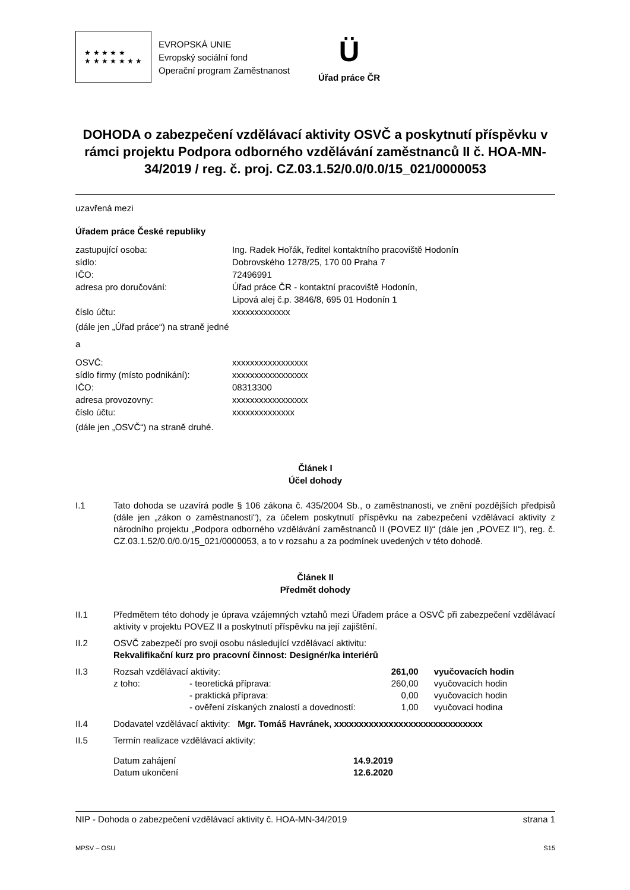★ ★ ★ ★ ★
★ ★ ★ ★ ★ ★ ★
EVROPSKÁ UNIE
Evropský sociální fond
Operační program Zaměstnanost
Ü
Úřad práce ČR
DOHODA o zabezpečení vzdělávací aktivity OSVČ a poskytnutí příspěvku v rámci projektu Podpora odborného vzdělávání zaměstnanců II č. HOA-MN-34/2019 / reg. č. proj. CZ.03.1.52/0.0/0.0/15_021/0000053
uzavřená mezi
Úřadem práce České republiky
zastupující osoba: Ing. Radek Hořák, ředitel kontaktního pracoviště Hodonín sídlo: Dobrovského 1278/25, 170 00 Praha 7 IČO: 72496991 adresa pro doručování: Úřad práce ČR - kontaktní pracoviště Hodonín,
Lipová alej č.p. 3846/8, 695 01 Hodonín 1 číslo účtu: xxxxxxxxxxxxx
(dále jen „Úřad práce“) na straně jedné
a
OSVČ: xxxxxxxxxxxxxxxxx sídlo firmy (místo podnikání): xxxxxxxxxxxxxxxxx IČO: 08313300 adresa provozovny: xxxxxxxxxxxxxxxxx číslo účtu: xxxxxxxxxxxxxx
(dále jen „OSVČ“) na straně druhé.
Článek I
Účel dohody
I.1
Tato dohoda se uzavírá podle § 106 zákona č. 435/2004 Sb., o zaměstnanosti, ve znění pozdějších předpisů (dále jen „zákon o zaměstnanosti“), za účelem poskytnutí příspěvku na zabezpečení vzdělávací aktivity z národního projektu „Podpora odborného vzdělávání zaměstnanců II (POVEZ II)“ (dále jen „POVEZ II“), reg. č. CZ.03.1.52/0.0/0.0/15_021/0000053, a to v rozsahu a za podmínek uvedených v této dohodě.
Článek II
Předmět dohody
II.1
Předmětem této dohody je úprava vzájemných vztahů mezi Úřadem práce a OSVČ při zabezpečení vzdělávací aktivity v projektu POVEZ II a poskytnutí příspěvku na její zajištění.
II.2
OSVČ zabezpečí pro svoji osobu následující vzdělávací aktivitu:
Rekvalifikační kurz pro pracovní činnost: Designér/ka interiérů
II.3
| Rozsah vzdělávací aktivity: | | 261,00 | vyučovacích hodin |
| z toho: | - teoretická příprava: | 260,00 | vyučovacích hodin |
| | - praktická příprava: | 0,00 | vyučovacích hodin |
| | - ověření získaných znalostí a dovedností: | 1,00 | vyučovací hodina |
II.4
Dodavatel vzdělávací aktivity: Mgr. Tomáš Havránek, xxxxxxxxxxxxxxxxxxxxxxxxxxxxxx
II.5
Termín realizace vzdělávací aktivity:
| Datum zahájení | 14.9.2019 |
| Datum ukončení | 12.6.2020 |
NIP - Dohoda o zabezpečení vzdělávací aktivity č. HOA-MN-34/2019 strana 1
MPSV – OSU S15